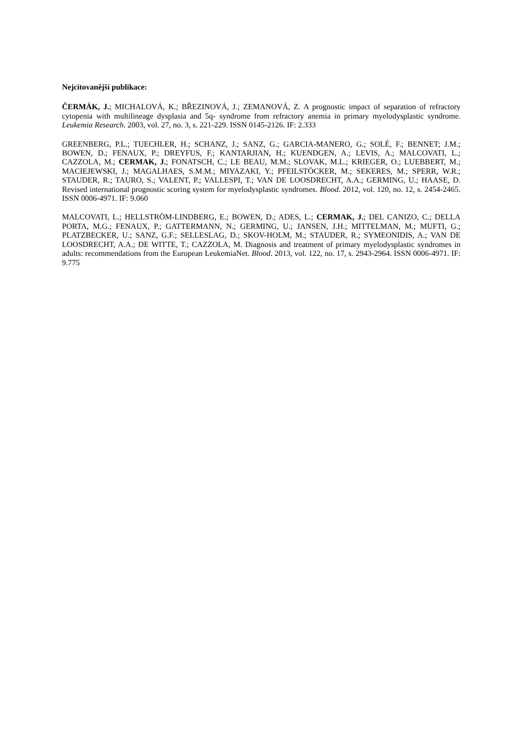Nejcitovanější publikace:
ČERMÁK, J.; MICHALOVÁ, K.; BŘEZINOVÁ, J.; ZEMANOVÁ, Z. A prognostic impact of separation of refractory cytopenia with multilineage dysplasia and 5q- syndrome from refractory anemia in primary myelodysplastic syndrome. Leukemia Research. 2003, vol. 27, no. 3, s. 221-229. ISSN 0145-2126. IF: 2.333
GREENBERG, P.L.; TUECHLER, H.; SCHANZ, J.; SANZ, G.; GARCIA-MANERO, G.; SOLÉ, F.; BENNET; J.M.; BOWEN, D.; FENAUX, P.; DREYFUS, F.; KANTARJIAN, H.; KUENDGEN, A.; LEVIS, A.; MALCOVATI, L.; CAZZOLA, M.; CERMAK, J.; FONATSCH, C.; LE BEAU, M.M.; SLOVAK, M.L.; KRIEGER, O.; LUEBBERT, M.; MACIEJEWSKI, J.; MAGALHAES, S.M.M.; MIYAZAKI, Y.; PFEILSTÖCKER, M.; SEKERES, M.; SPERR, W.R.; STAUDER, R.; TAURO, S.; VALENT, P.; VALLESPI, T.; VAN DE LOOSDRECHT, A.A.; GERMING, U.; HAASE, D. Revised international prognostic scoring system for myelodysplastic syndromes. Blood. 2012, vol. 120, no. 12, s. 2454-2465. ISSN 0006-4971. IF: 9.060
MALCOVATI, L.; HELLSTRÖM-LINDBERG, E.; BOWEN, D.; ADES, L.; CERMAK, J.; DEL CANIZO, C.; DELLA PORTA, M.G.; FENAUX, P.; GATTERMANN, N.; GERMING, U.; JANSEN, J.H.; MITTELMAN, M.; MUFTI, G.; PLATZBECKER, U.; SANZ, G.F.; SELLESLAG, D.; SKOV-HOLM, M.; STAUDER, R.; SYMEONIDIS, A.; VAN DE LOOSDRECHT, A.A.; DE WITTE, T.; CAZZOLA, M. Diagnosis and treatment of primary myelodysplastic syndromes in adults: recommendations from the European LeukemiaNet. Blood. 2013, vol. 122, no. 17, s. 2943-2964. ISSN 0006-4971. IF: 9.775